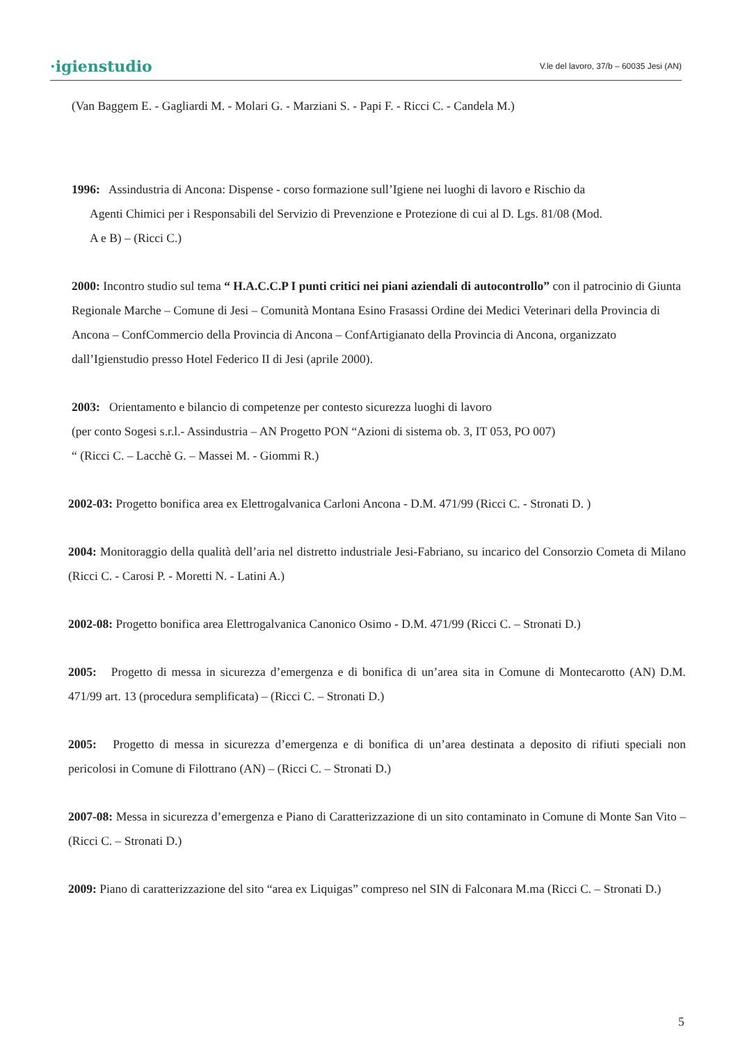·igienstudio V.le del lavoro, 37/b – 60035 Jesi (AN)
(Van Baggem E. - Gagliardi M. - Molari G. - Marziani S. - Papi F. - Ricci C. - Candela M.)
1996: Assindustria di Ancona: Dispense - corso formazione sull’Igiene nei luoghi di lavoro e Rischio da
Agenti Chimici per i Responsabili del Servizio di Prevenzione e Protezione di cui al D. Lgs. 81/08 (Mod.
A e B) – (Ricci C.)
2000: Incontro studio sul tema “ H.A.C.C.P I punti critici nei piani aziendali di autocontrollo” con il patrocinio di Giunta Regionale Marche – Comune di Jesi – Comunità Montana Esino Frasassi Ordine dei Medici Veterinari della Provincia di Ancona – ConfCommercio della Provincia di Ancona – ConfArtigianato della Provincia di Ancona, organizzato dall’Igienstudio presso Hotel Federico II di Jesi (aprile 2000).
2003: Orientamento e bilancio di competenze per contesto sicurezza luoghi di lavoro
(per conto Sogesi s.r.l.- Assindustria – AN Progetto PON “Azioni di sistema ob. 3, IT 053, PO 007)
“ (Ricci C. – Lacchè G. – Massei M. - Giommi R.)
2002-03: Progetto bonifica area ex Elettrogalvanica Carloni Ancona - D.M. 471/99 (Ricci C. - Stronati D. )
2004: Monitoraggio della qualità dell’aria nel distretto industriale Jesi-Fabriano, su incarico del Consorzio Cometa di Milano (Ricci C. - Carosi P. - Moretti N. - Latini A.)
2002-08: Progetto bonifica area Elettrogalvanica Canonico Osimo - D.M. 471/99 (Ricci C. – Stronati D.)
2005: Progetto di messa in sicurezza d’emergenza e di bonifica di un’area sita in Comune di Montecarotto (AN) D.M. 471/99 art. 13 (procedura semplificata) – (Ricci C. – Stronati D.)
2005: Progetto di messa in sicurezza d’emergenza e di bonifica di un’area destinata a deposito di rifiuti speciali non pericolosi in Comune di Filottrano (AN) – (Ricci C. – Stronati D.)
2007-08: Messa in sicurezza d’emergenza e Piano di Caratterizzazione di un sito contaminato in Comune di Monte San Vito – (Ricci C. – Stronati D.)
2009: Piano di caratterizzazione del sito “area ex Liquigas” compreso nel SIN di Falconara M.ma (Ricci C. – Stronati D.)
5